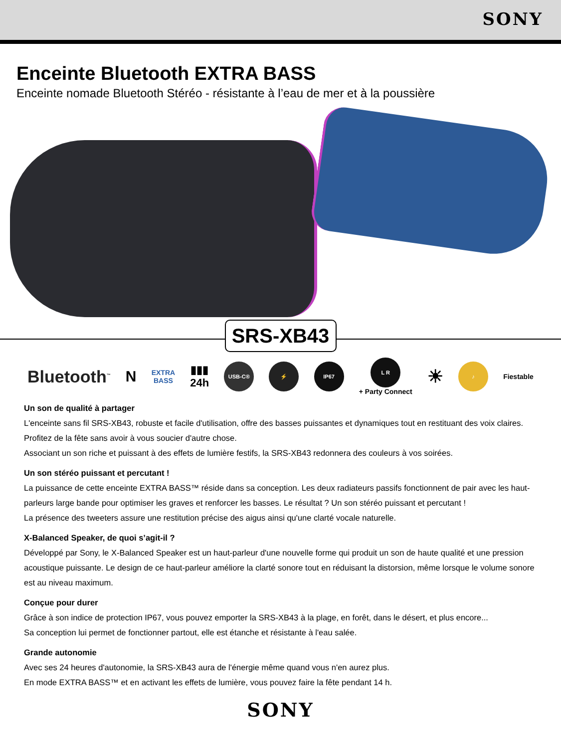SONY
Enceinte Bluetooth EXTRA BASS
Enceinte nomade Bluetooth Stéréo - résistante à l’eau de mer et à la poussière
SRS-XB43
Bluetooth<sup>™</sup>
N
EXTRA
BASS
▮▮▮
24h
USB-C® ⚡ IP67
L R
+ Party Connect
☀
♪
Fiestable
Un son de qualité à partager
L'enceinte sans fil SRS-XB43, robuste et facile d'utilisation, offre des basses puissantes et dynamiques tout en restituant des voix claires.
Profitez de la fête sans avoir à vous soucier d'autre chose.
Associant un son riche et puissant à des effets de lumière festifs, la SRS-XB43 redonnera des couleurs à vos soirées.
Un son stéréo puissant et percutant !
La puissance de cette enceinte EXTRA BASS™ réside dans sa conception. Les deux radiateurs passifs fonctionnent de pair avec les haut-parleurs large bande pour optimiser les graves et renforcer les basses. Le résultat ? Un son stéréo puissant et percutant !
La présence des tweeters assure une restitution précise des aigus ainsi qu'une clarté vocale naturelle.
X-Balanced Speaker, de quoi s’agit-il ?
Développé par Sony, le X-Balanced Speaker est un haut-parleur d'une nouvelle forme qui produit un son de haute qualité et une pression acoustique puissante. Le design de ce haut-parleur améliore la clarté sonore tout en réduisant la distorsion, même lorsque le volume sonore est au niveau maximum.
Conçue pour durer
Grâce à son indice de protection IP67, vous pouvez emporter la SRS-XB43 à la plage, en forêt, dans le désert, et plus encore...
Sa conception lui permet de fonctionner partout, elle est étanche et résistante à l'eau salée.
Grande autonomie
Avec ses 24 heures d'autonomie, la SRS-XB43 aura de l'énergie même quand vous n'en aurez plus.
En mode EXTRA BASS™ et en activant les effets de lumière, vous pouvez faire la fête pendant 14 h.
SONY